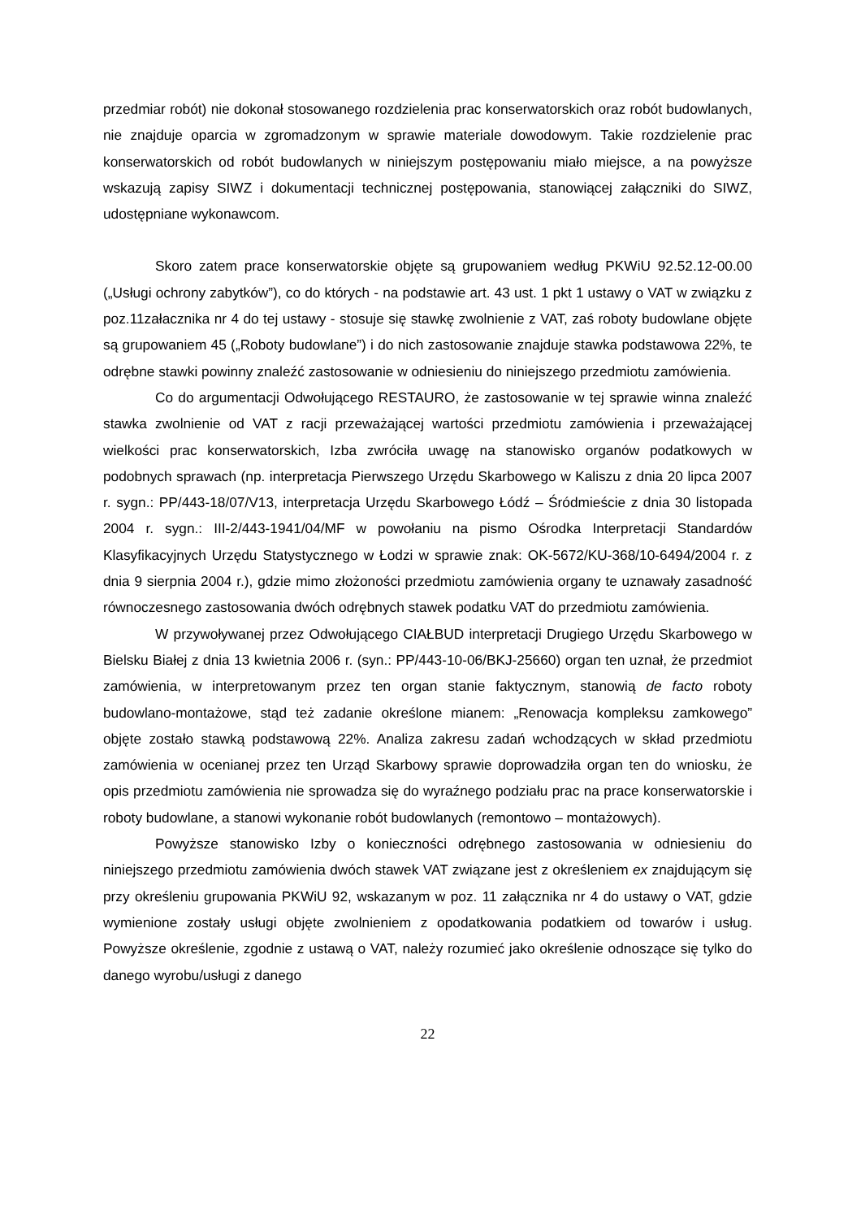przedmiar robót) nie dokonał stosowanego rozdzielenia prac konserwatorskich oraz robót budowlanych, nie znajduje oparcia w zgromadzonym w sprawie materiale dowodowym. Takie rozdzielenie prac konserwatorskich od robót budowlanych w niniejszym postępowaniu miało miejsce, a na powyższe wskazują zapisy SIWZ i dokumentacji technicznej postępowania, stanowiącej załączniki do SIWZ, udostępniane wykonawcom.
Skoro zatem prace konserwatorskie objęte są grupowaniem według PKWiU 92.52.12-00.00 („Usługi ochrony zabytków”), co do których - na podstawie art. 43 ust. 1 pkt 1 ustawy o VAT w związku z poz.11załacznika nr 4 do tej ustawy - stosuje się stawkę zwolnienie z VAT, zaś roboty budowlane objęte są grupowaniem 45 („Roboty budowlane”) i do nich zastosowanie znajduje stawka podstawowa 22%, te odrębne stawki powinny znaleźć zastosowanie w odniesieniu do niniejszego przedmiotu zamówienia.
Co do argumentacji Odwołującego RESTAURO, że zastosowanie w tej sprawie winna znaleźć stawka zwolnienie od VAT z racji przeważającej wartości przedmiotu zamówienia i przeważającej wielkości prac konserwatorskich, Izba zwróciła uwagę na stanowisko organów podatkowych w podobnych sprawach (np. interpretacja Pierwszego Urzędu Skarbowego w Kaliszu z dnia 20 lipca 2007 r. sygn.: PP/443-18/07/V13, interpretacja Urzędu Skarbowego Łódź – Śródmieście z dnia 30 listopada 2004 r. sygn.: III-2/443-1941/04/MF w powołaniu na pismo Ośrodka Interpretacji Standardów Klasyfikacyjnych Urzędu Statystycznego w Łodzi w sprawie znak: OK-5672/KU-368/10-6494/2004 r. z dnia 9 sierpnia 2004 r.), gdzie mimo złożoności przedmiotu zamówienia organy te uznawały zasadność równoczesnego zastosowania dwóch odrębnych stawek podatku VAT do przedmiotu zamówienia.
W przywoływanej przez Odwołującego CIAŁBUD interpretacji Drugiego Urzędu Skarbowego w Bielsku Białej z dnia 13 kwietnia 2006 r. (syn.: PP/443-10-06/BKJ-25660) organ ten uznał, że przedmiot zamówienia, w interpretowanym przez ten organ stanie faktycznym, stanowią de facto roboty budowlano-montażowe, stąd też zadanie określone mianem: „Renowacja kompleksu zamkowego” objęte zostało stawką podstawową 22%. Analiza zakresu zadań wchodzących w skład przedmiotu zamówienia w ocenianej przez ten Urząd Skarbowy sprawie doprowadziła organ ten do wniosku, że opis przedmiotu zamówienia nie sprowadza się do wyraźnego podziału prac na prace konserwatorskie i roboty budowlane, a stanowi wykonanie robót budowlanych (remontowo – montażowych).
Powyższe stanowisko Izby o konieczności odrębnego zastosowania w odniesieniu do niniejszego przedmiotu zamówienia dwóch stawek VAT związane jest z określeniem ex znajdującym się przy określeniu grupowania PKWiU 92, wskazanym w poz. 11 załącznika nr 4 do ustawy o VAT, gdzie wymienione zostały usługi objęte zwolnieniem z opodatkowania podatkiem od towarów i usług. Powyższe określenie, zgodnie z ustawą o VAT, należy rozumieć jako określenie odnoszące się tylko do danego wyrobu/usługi z danego
22